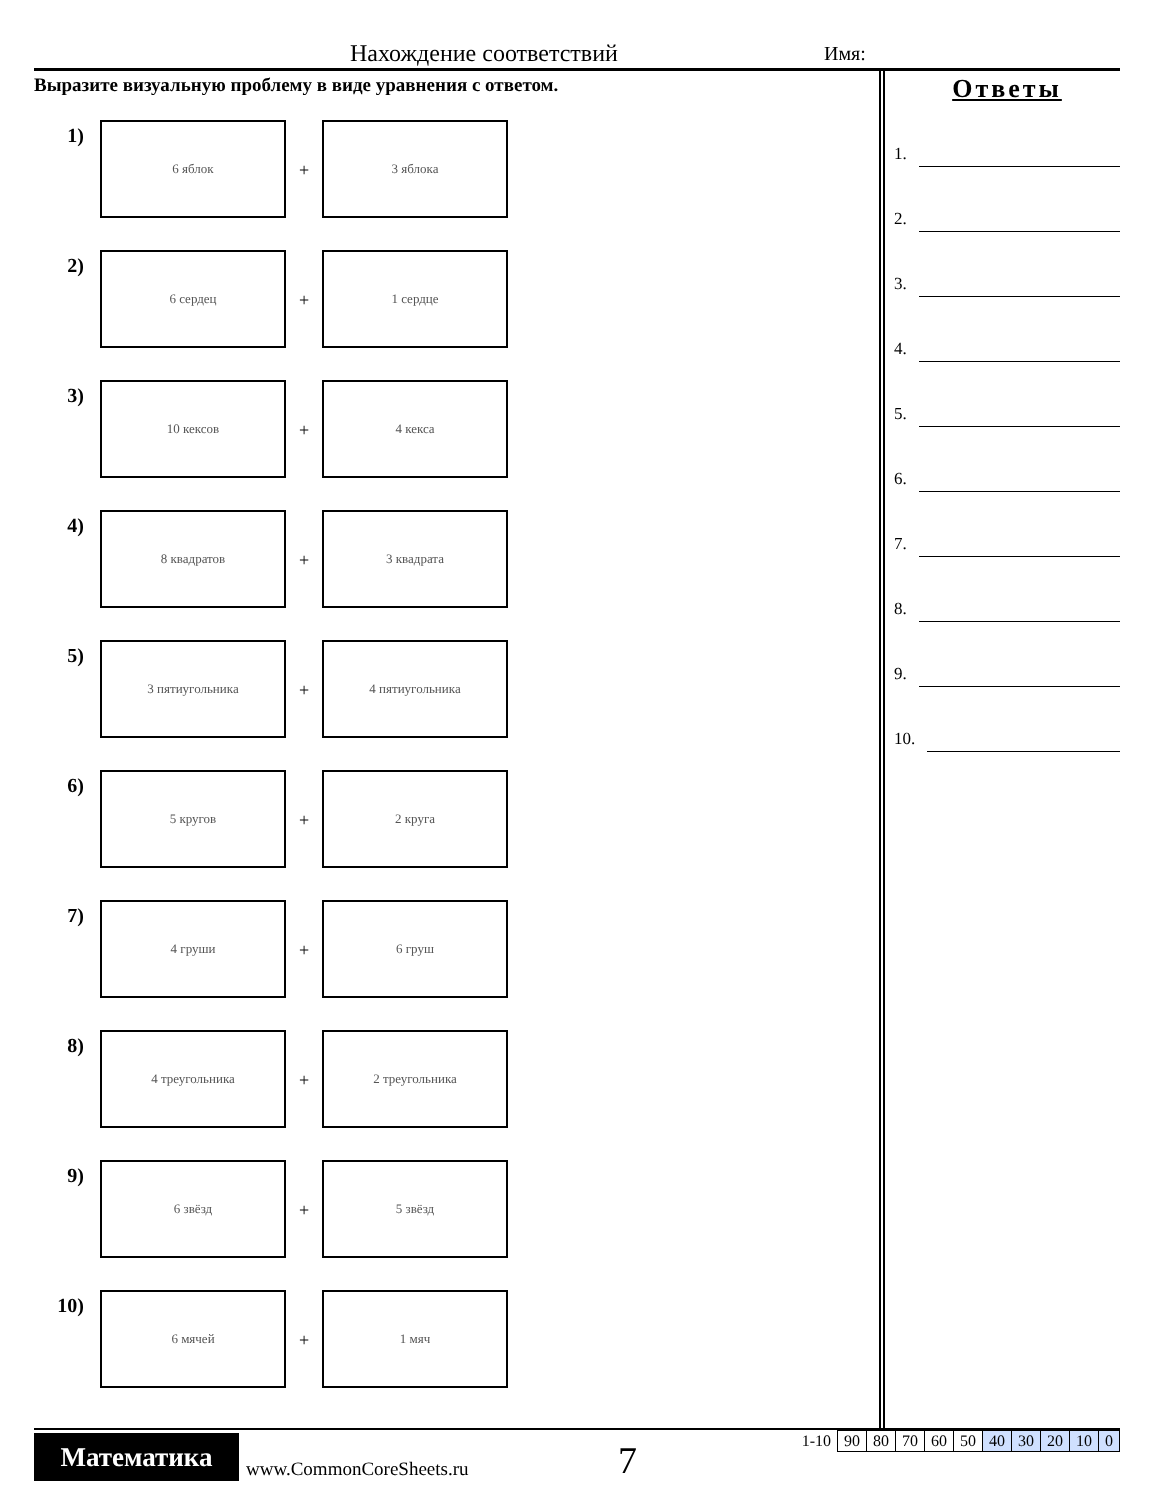Нахождение соответствий Имя:
Выразите визуальную проблему в виде уравнения с ответом.
1)
6 яблок
+
3 яблока
2)
6 сердец
+
1 сердце
3)
10 кексов
+
4 кекса
4)
8 квадратов
+
3 квадрата
5)
3 пятиугольника
+
4 пятиугольника
6)
5 кругов
+
2 круга
7)
4 груши
+
6 груш
8)
4 треугольника
+
2 треугольника
9)
6 звёзд
+
5 звёзд
10)
6 мячей
+
1 мяч
Ответы
1.
2.
3.
4.
5.
6.
7.
8.
9.
10.
Математика
www.CommonCoreSheets.ru 7
| 1-10 | 90 | 80 | 70 | 60 | 50 | 40 | 30 | 20 | 10 | 0 |